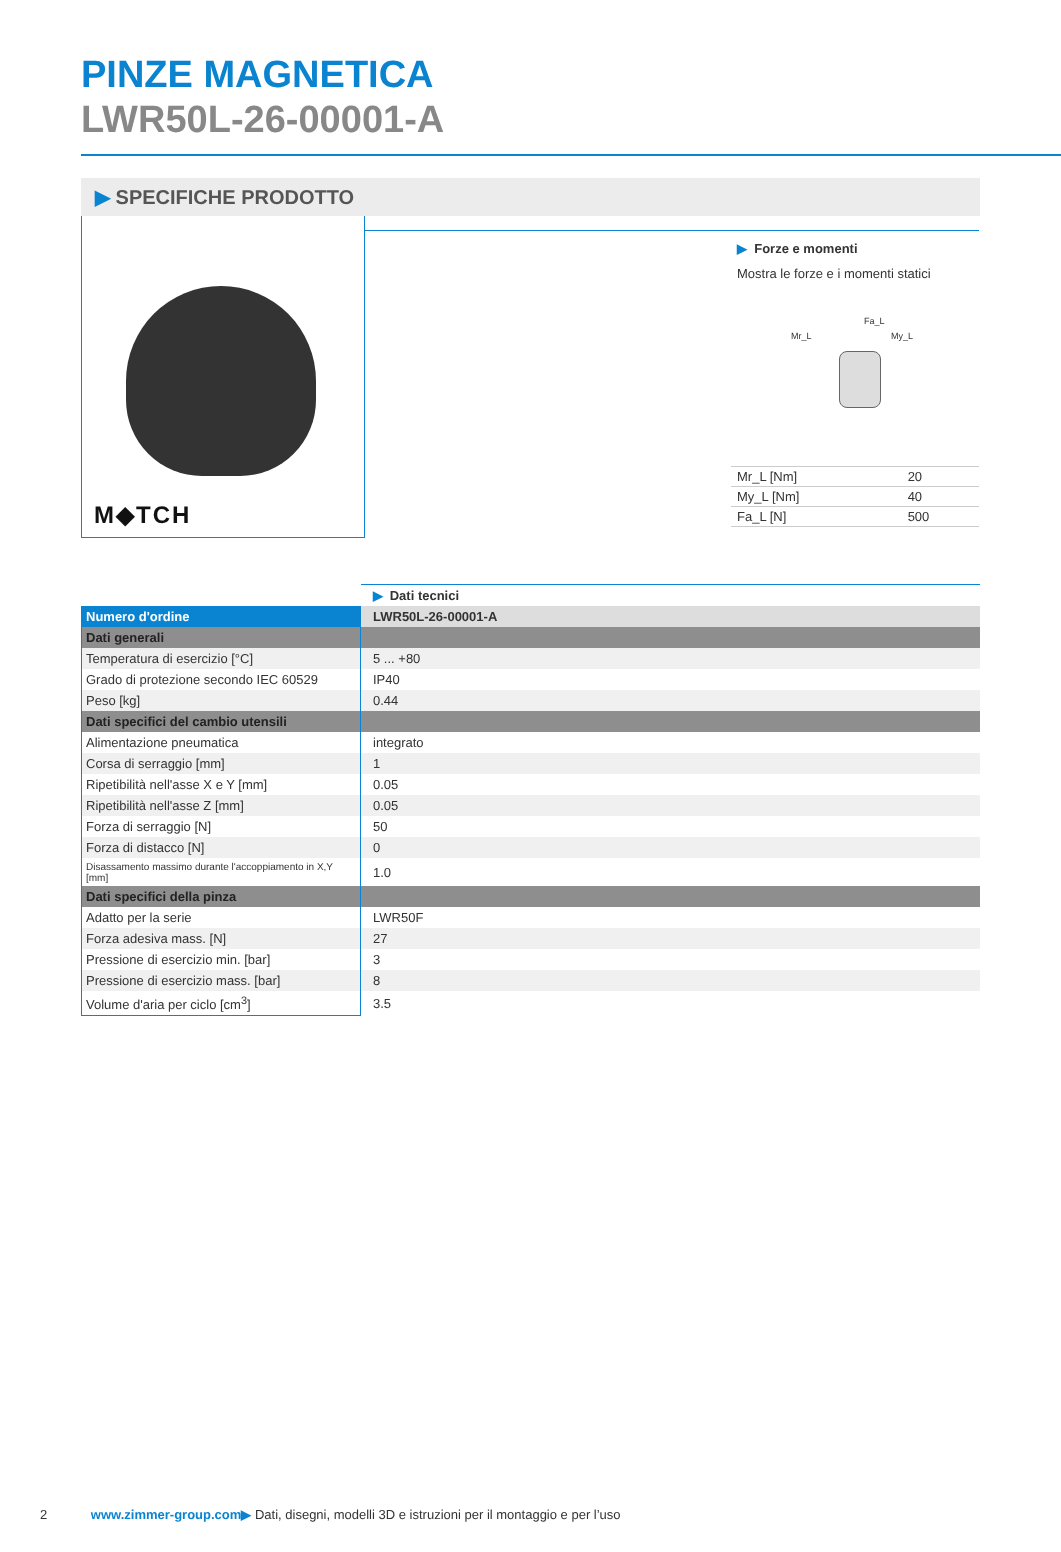PINZE MAGNETICA
LWR50L-26-00001-A
▶ SPECIFICHE PRODOTTO
M◆TCH
▶ Forze e momenti
Mostra le forze e i momenti statici
Mr_L
Fa_L
My_L
| Mr_L [Nm] | 20 |
| My_L [Nm] | 40 |
| Fa_L [N] | 500 |
| | ▶ Dati tecnici |
| Numero d'ordine | LWR50L-26-00001-A |
| Dati generali | |
| Temperatura di esercizio [°C] | 5 ... +80 |
| Grado di protezione secondo IEC 60529 | IP40 |
| Peso [kg] | 0.44 |
| Dati specifici del cambio utensili | |
| Alimentazione pneumatica | integrato |
| Corsa di serraggio [mm] | 1 |
| Ripetibilità nell'asse X e Y [mm] | 0.05 |
| Ripetibilità nell'asse Z [mm] | 0.05 |
| Forza di serraggio [N] | 50 |
| Forza di distacco [N] | 0 |
| Disassamento massimo durante l'accoppiamento in X,Y [mm] | 1.0 |
| Dati specifici della pinza | |
| Adatto per la serie | LWR50F |
| Forza adesiva mass. [N] | 27 |
| Pressione di esercizio min. [bar] | 3 |
| Pressione di esercizio mass. [bar] | 8 |
| Volume d'aria per ciclo [cm<sup>3</sup>] | 3.5 |
2 www.zimmer-group.com▶ Dati, disegni, modelli 3D e istruzioni per il montaggio e per l’uso